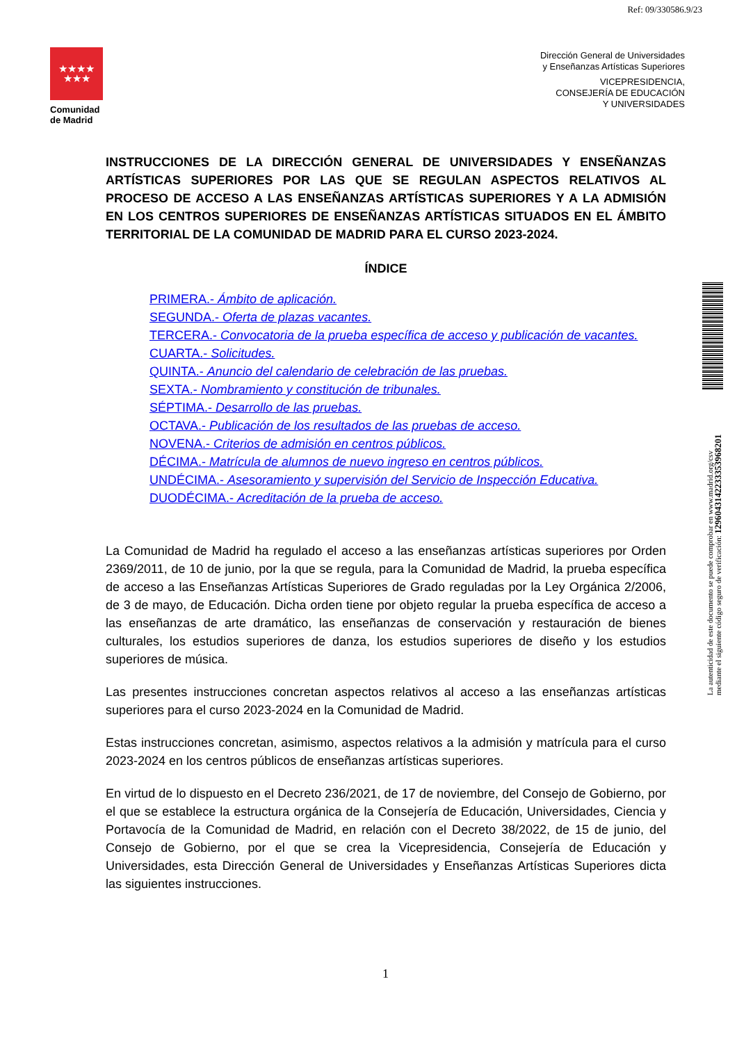Ref: 09/330586.9/23
★★★★
★★★
Comunidad
de Madrid
Dirección General de Universidades
y Enseñanzas Artísticas Superiores
VICEPRESIDENCIA,
CONSEJERÍA DE EDUCACIÓN
Y UNIVERSIDADES
INSTRUCCIONES DE LA DIRECCIÓN GENERAL DE UNIVERSIDADES Y ENSEÑANZAS ARTÍSTICAS SUPERIORES POR LAS QUE SE REGULAN ASPECTOS RELATIVOS AL PROCESO DE ACCESO A LAS ENSEÑANZAS ARTÍSTICAS SUPERIORES Y A LA ADMISIÓN EN LOS CENTROS SUPERIORES DE ENSEÑANZAS ARTÍSTICAS SITUADOS EN EL ÁMBITO TERRITORIAL DE LA COMUNIDAD DE MADRID PARA EL CURSO 2023-2024.
ÍNDICE
PRIMERA.- Ámbito de aplicación.
SEGUNDA.- Oferta de plazas vacantes.
TERCERA.- Convocatoria de la prueba específica de acceso y publicación de vacantes.
CUARTA.- Solicitudes.
QUINTA.- Anuncio del calendario de celebración de las pruebas.
SEXTA.- Nombramiento y constitución de tribunales.
SÉPTIMA.- Desarrollo de las pruebas.
OCTAVA.- Publicación de los resultados de las pruebas de acceso.
NOVENA.- Criterios de admisión en centros públicos.
DÉCIMA.- Matrícula de alumnos de nuevo ingreso en centros públicos.
UNDÉCIMA.- Asesoramiento y supervisión del Servicio de Inspección Educativa.
DUODÉCIMA.- Acreditación de la prueba de acceso.
La Comunidad de Madrid ha regulado el acceso a las enseñanzas artísticas superiores por Orden 2369/2011, de 10 de junio, por la que se regula, para la Comunidad de Madrid, la prueba específica de acceso a las Enseñanzas Artísticas Superiores de Grado reguladas por la Ley Orgánica 2/2006, de 3 de mayo, de Educación. Dicha orden tiene por objeto regular la prueba específica de acceso a las enseñanzas de arte dramático, las enseñanzas de conservación y restauración de bienes culturales, los estudios superiores de danza, los estudios superiores de diseño y los estudios superiores de música.
Las presentes instrucciones concretan aspectos relativos al acceso a las enseñanzas artísticas superiores para el curso 2023-2024 en la Comunidad de Madrid.
Estas instrucciones concretan, asimismo, aspectos relativos a la admisión y matrícula para el curso 2023-2024 en los centros públicos de enseñanzas artísticas superiores.
En virtud de lo dispuesto en el Decreto 236/2021, de 17 de noviembre, del Consejo de Gobierno, por el que se establece la estructura orgánica de la Consejería de Educación, Universidades, Ciencia y Portavocía de la Comunidad de Madrid, en relación con el Decreto 38/2022, de 15 de junio, del Consejo de Gobierno, por el que se crea la Vicepresidencia, Consejería de Educación y Universidades, esta Dirección General de Universidades y Enseñanzas Artísticas Superiores dicta las siguientes instrucciones.
1
La autenticidad de este documento se puede comprobar en www.madrid.org/csv
mediante el siguiente código seguro de verificación: 1296043142233353968201